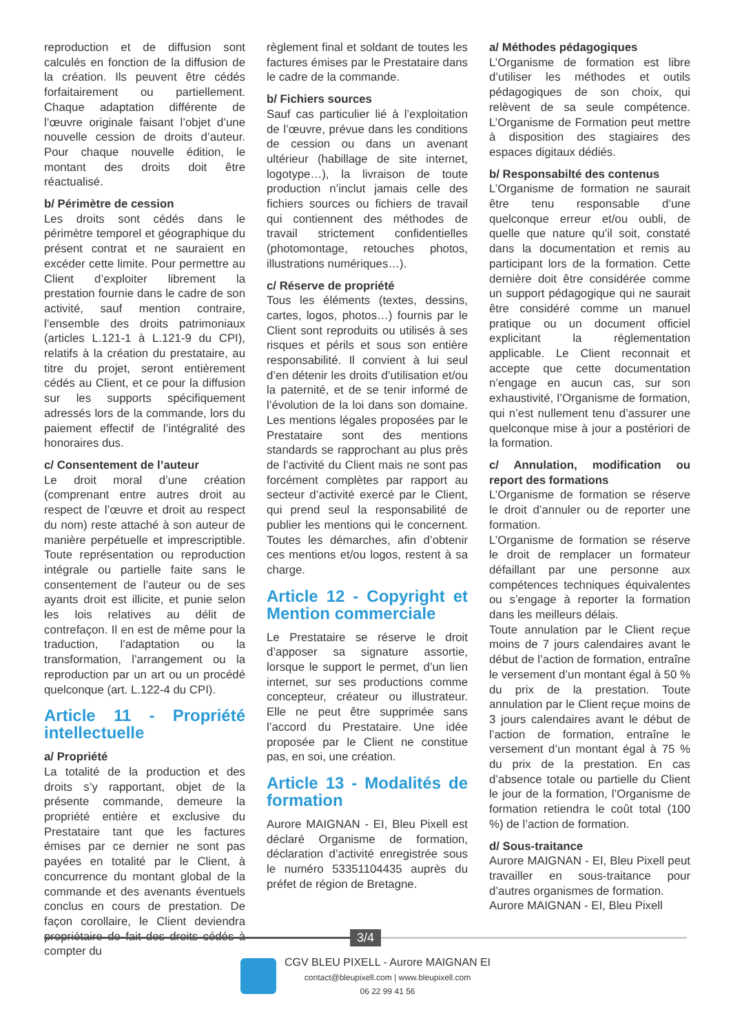reproduction et de diffusion sont calculés en fonction de la diffusion de la création. Ils peuvent être cédés forfaitairement ou partiellement. Chaque adaptation différente de l’œuvre originale faisant l’objet d’une nouvelle cession de droits d’auteur. Pour chaque nouvelle édition, le montant des droits doit être réactualisé.
b/ Périmètre de cession
Les droits sont cédés dans le périmètre temporel et géographique du présent contrat et ne sauraient en excéder cette limite. Pour permettre au Client d’exploiter librement la prestation fournie dans le cadre de son activité, sauf mention contraire, l’ensemble des droits patrimoniaux (articles L.121-1 à L.121-9 du CPI), relatifs à la création du prestataire, au titre du projet, seront entièrement cédés au Client, et ce pour la diffusion sur les supports spécifiquement adressés lors de la commande, lors du paiement effectif de l’intégralité des honoraires dus.
c/ Consentement de l’auteur
Le droit moral d’une création (comprenant entre autres droit au respect de l’œuvre et droit au respect du nom) reste attaché à son auteur de manière perpétuelle et imprescriptible. Toute représentation ou reproduction intégrale ou partielle faite sans le consentement de l’auteur ou de ses ayants droit est illicite, et punie selon les lois relatives au délit de contrefaçon. Il en est de même pour la traduction, l’adaptation ou la transformation, l’arrangement ou la reproduction par un art ou un procédé quelconque (art. L.122-4 du CPI).
Article 11 - Propriété intellectuelle
a/ Propriété
La totalité de la production et des droits s’y rapportant, objet de la présente commande, demeure la propriété entière et exclusive du Prestataire tant que les factures émises par ce dernier ne sont pas payées en totalité par le Client, à concurrence du montant global de la commande et des avenants éventuels conclus en cours de prestation. De façon corollaire, le Client deviendra propriétaire de fait des droits cédés à compter du
règlement final et soldant de toutes les factures émises par le Prestataire dans le cadre de la commande.
b/ Fichiers sources
Sauf cas particulier lié à l’exploitation de l’œuvre, prévue dans les conditions de cession ou dans un avenant ultérieur (habillage de site internet, logotype…), la livraison de toute production n’inclut jamais celle des fichiers sources ou fichiers de travail qui contiennent des méthodes de travail strictement confidentielles (photomontage, retouches photos, illustrations numériques…).
c/ Réserve de propriété
Tous les éléments (textes, dessins, cartes, logos, photos…) fournis par le Client sont reproduits ou utilisés à ses risques et périls et sous son entière responsabilité. Il convient à lui seul d’en détenir les droits d’utilisation et/ou la paternité, et de se tenir informé de l’évolution de la loi dans son domaine. Les mentions légales proposées par le Prestataire sont des mentions standards se rapprochant au plus près de l’activité du Client mais ne sont pas forcément complètes par rapport au secteur d’activité exercé par le Client, qui prend seul la responsabilité de publier les mentions qui le concernent. Toutes les démarches, afin d’obtenir ces mentions et/ou logos, restent à sa charge.
Article 12 - Copyright et Mention commerciale
Le Prestataire se réserve le droit d’apposer sa signature assortie, lorsque le support le permet, d’un lien internet, sur ses productions comme concepteur, créateur ou illustrateur. Elle ne peut être supprimée sans l’accord du Prestataire. Une idée proposée par le Client ne constitue pas, en soi, une création.
Article 13 - Modalités de formation
Aurore MAIGNAN - EI, Bleu Pixell est déclaré Organisme de formation, déclaration d’activité enregistrée sous le numéro 53351104435 auprès du préfet de région de Bretagne.
a/ Méthodes pédagogiques
L’Organisme de formation est libre d’utiliser les méthodes et outils pédagogiques de son choix, qui relèvent de sa seule compétence. L’Organisme de Formation peut mettre à disposition des stagiaires des espaces digitaux dédiés.
b/ Responsabilté des contenus
L’Organisme de formation ne saurait être tenu responsable d’une quelconque erreur et/ou oubli, de quelle que nature qu’il soit, constaté dans la documentation et remis au participant lors de la formation. Cette dernière doit être considérée comme un support pédagogique qui ne saurait être considéré comme un manuel pratique ou un document officiel explicitant la réglementation applicable. Le Client reconnait et accepte que cette documentation n’engage en aucun cas, sur son exhaustivité, l’Organisme de formation, qui n’est nullement tenu d’assurer une quelconque mise à jour a postériori de la formation.
c/ Annulation, modification ou report des formations
L’Organisme de formation se réserve le droit d’annuler ou de reporter une formation.
L’Organisme de formation se réserve le droit de remplacer un formateur défaillant par une personne aux compétences techniques équivalentes ou s’engage à reporter la formation dans les meilleurs délais.
Toute annulation par le Client reçue moins de 7 jours calendaires avant le début de l’action de formation, entraîne le versement d’un montant égal à 50 % du prix de la prestation. Toute annulation par le Client reçue moins de 3 jours calendaires avant le début de l’action de formation, entraîne le versement d’un montant égal à 75 % du prix de la prestation. En cas d’absence totale ou partielle du Client le jour de la formation, l’Organisme de formation retiendra le coût total (100 %) de l’action de formation.
d/ Sous-traitance
Aurore MAIGNAN - EI, Bleu Pixell peut travailler en sous-traitance pour d’autres organismes de formation.
Aurore MAIGNAN - EI, Bleu Pixell
3/4
CGV BLEU PIXELL - Aurore MAIGNAN EI
contact@bleupixell.com | www.bleupixell.com
06 22 99 41 56